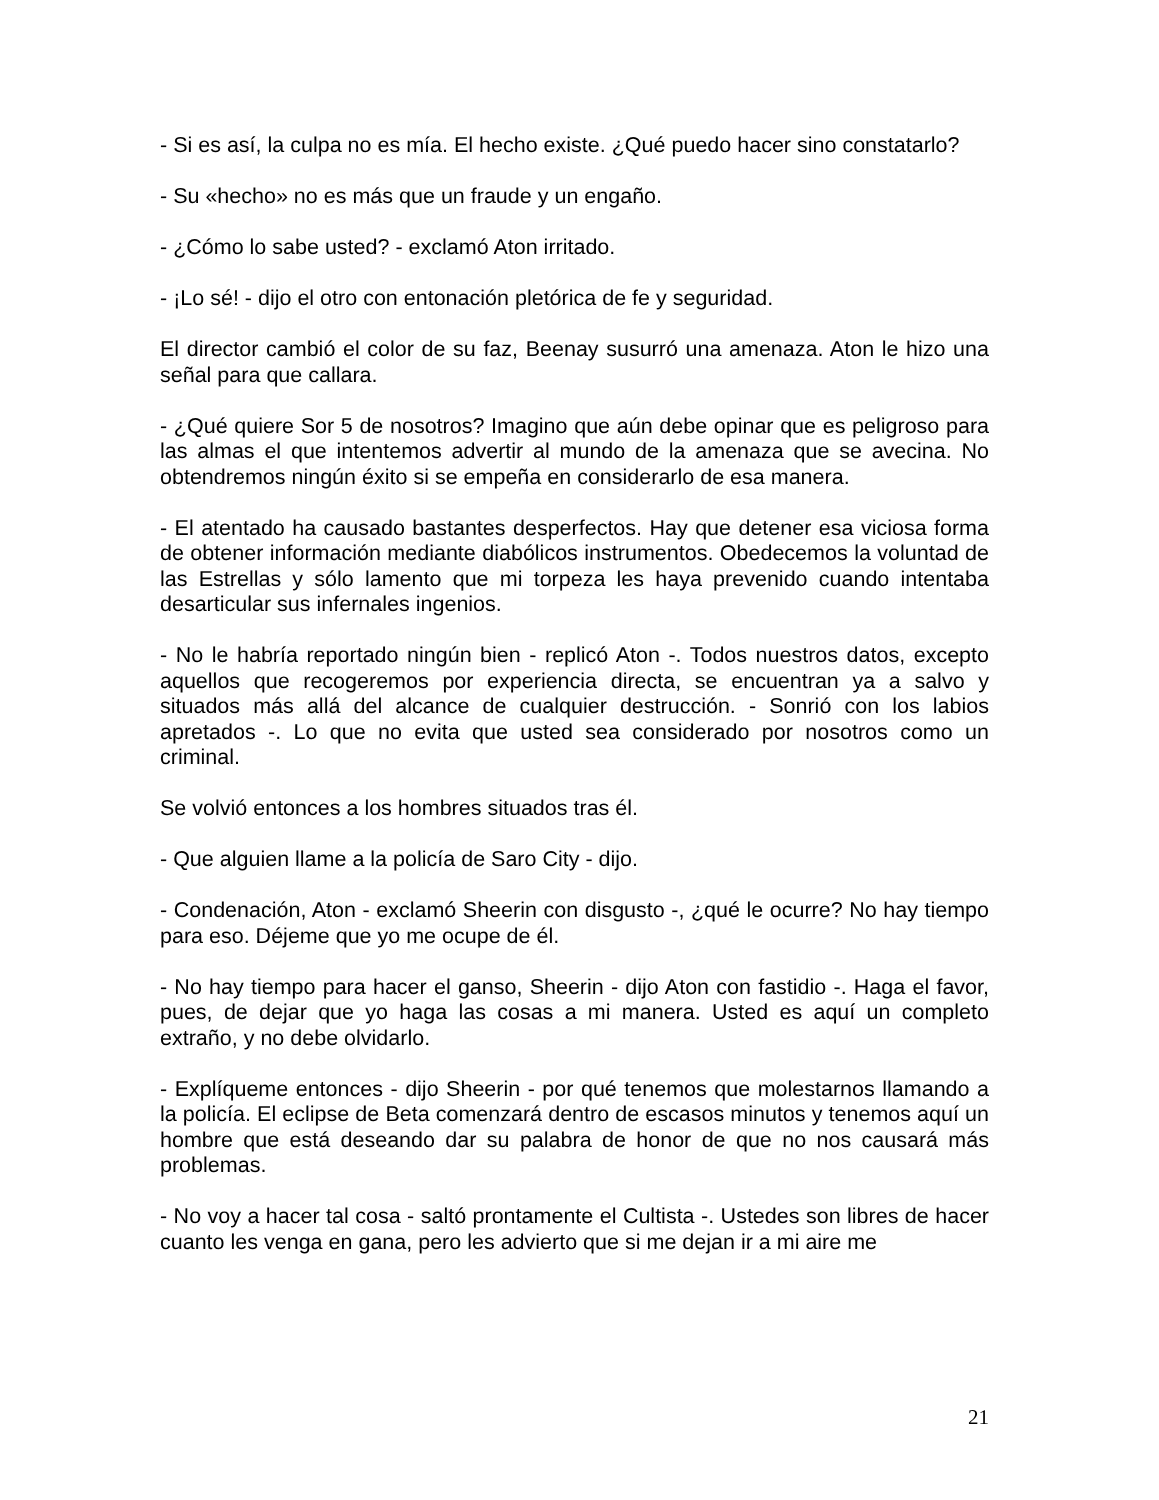- Si es así, la culpa no es mía. El hecho existe. ¿Qué puedo hacer sino constatarlo?
- Su «hecho» no es más que un fraude y un engaño.
- ¿Cómo lo sabe usted? - exclamó Aton irritado.
- ¡Lo sé! - dijo el otro con entonación pletórica de fe y seguridad.
El director cambió el color de su faz, Beenay susurró una amenaza. Aton le hizo una señal para que callara.
- ¿Qué quiere Sor 5 de nosotros? Imagino que aún debe opinar que es peligroso para las almas el que intentemos advertir al mundo de la amenaza que se avecina. No obtendremos ningún éxito si se empeña en considerarlo de esa manera.
- El atentado ha causado bastantes desperfectos. Hay que detener esa viciosa forma de obtener información mediante diabólicos instrumentos. Obedecemos la voluntad de las Estrellas y sólo lamento que mi torpeza les haya prevenido cuando intentaba desarticular sus infernales ingenios.
- No le habría reportado ningún bien - replicó Aton -. Todos nuestros datos, excepto aquellos que recogeremos por experiencia directa, se encuentran ya a salvo y situados más allá del alcance de cualquier destrucción. - Sonrió con los labios apretados -. Lo que no evita que usted sea considerado por nosotros como un criminal.
Se volvió entonces a los hombres situados tras él.
- Que alguien llame a la policía de Saro City - dijo.
- Condenación, Aton - exclamó Sheerin con disgusto -, ¿qué le ocurre? No hay tiempo para eso. Déjeme que yo me ocupe de él.
- No hay tiempo para hacer el ganso, Sheerin - dijo Aton con fastidio -. Haga el favor, pues, de dejar que yo haga las cosas a mi manera. Usted es aquí un completo extraño, y no debe olvidarlo.
- Explíqueme entonces - dijo Sheerin - por qué tenemos que molestarnos llamando a la policía. El eclipse de Beta comenzará dentro de escasos minutos y tenemos aquí un hombre que está deseando dar su palabra de honor de que no nos causará más problemas.
- No voy a hacer tal cosa - saltó prontamente el Cultista -. Ustedes son libres de hacer cuanto les venga en gana, pero les advierto que si me dejan ir a mi aire me
21